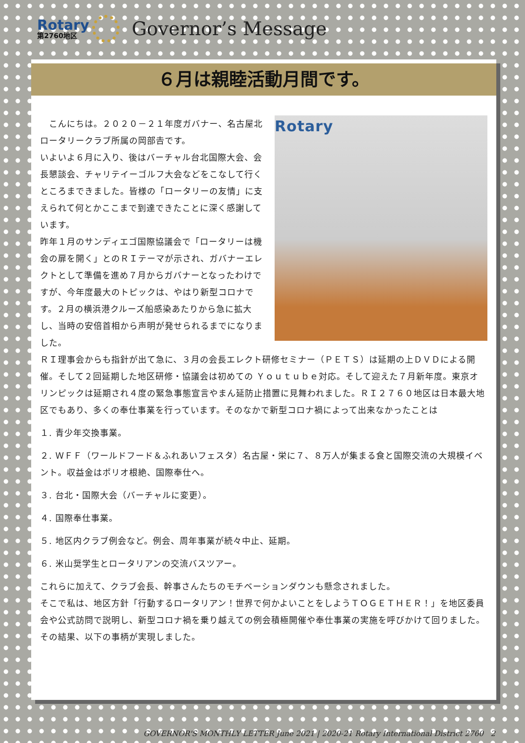Rotary
第2760地区
Governor’s Message
６月は親睦活動月間です。
Rotary
　こんにちは。２０２０－２１年度ガバナー、名古屋北ロータリークラブ所属の岡部𠮷です。
いよいよ６月に入り、後はバーチャル台北国際大会、会長懇談会、チャリテイーゴルフ大会などをこなして行くところまできました。皆様の「ロータリーの友情」に支えられて何とかここまで到達できたことに深く感謝しています。
昨年１月のサンディエゴ国際協議会で「ロータリーは機会の扉を開く」とのＲＩテーマが示され、ガバナーエレクトとして準備を進め７月からガバナーとなったわけですが、今年度最大のトピックは、やはり新型コロナです。２月の横浜港クルーズ船感染あたりから急に拡大し、当時の安倍首相から声明が発せられるまでになりました。
ＲＩ理事会からも指針が出て急に、３月の会長エレクト研修セミナー（ＰＥＴＳ）は延期の上ＤＶＤによる開催。そして２回延期した地区研修・協議会は初めての Ｙｏｕｔｕｂｅ対応。そして迎えた７月新年度。東京オリンピックは延期され４度の緊急事態宣言やまん延防止措置に見舞われました。ＲＩ２７６０地区は日本最大地区でもあり、多くの奉仕事業を行っています。そのなかで新型コロナ禍によって出来なかったことは
１. 青少年交換事業。
２. ＷＦＦ（ワールドフード＆ふれあいフェスタ）名古屋・栄に７、８万人が集まる食と国際交流の大規模イベント。収益金はポリオ根絶、国際奉仕へ。
３. 台北・国際大会（バーチャルに変更）。
４. 国際奉仕事業。
５. 地区内クラブ例会など。例会、周年事業が続々中止、延期。
６. 米山奨学生とロータリアンの交流バスツアー。
これらに加えて、クラブ会長、幹事さんたちのモチベーションダウンも懸念されました。
そこで私は、地区方針「行動するロータリアン！世界で何かよいことをしようＴＯＧＥＴＨＥＲ！」を地区委員会や公式訪問で説明し、新型コロナ禍を乗り越えての例会積極開催や奉仕事業の実施を呼びかけて回りました。その結果、以下の事柄が実現しました。
GOVERNOR'S MONTHLY LETTER June 2021 | 2020-21 Rotary International District 2760 2